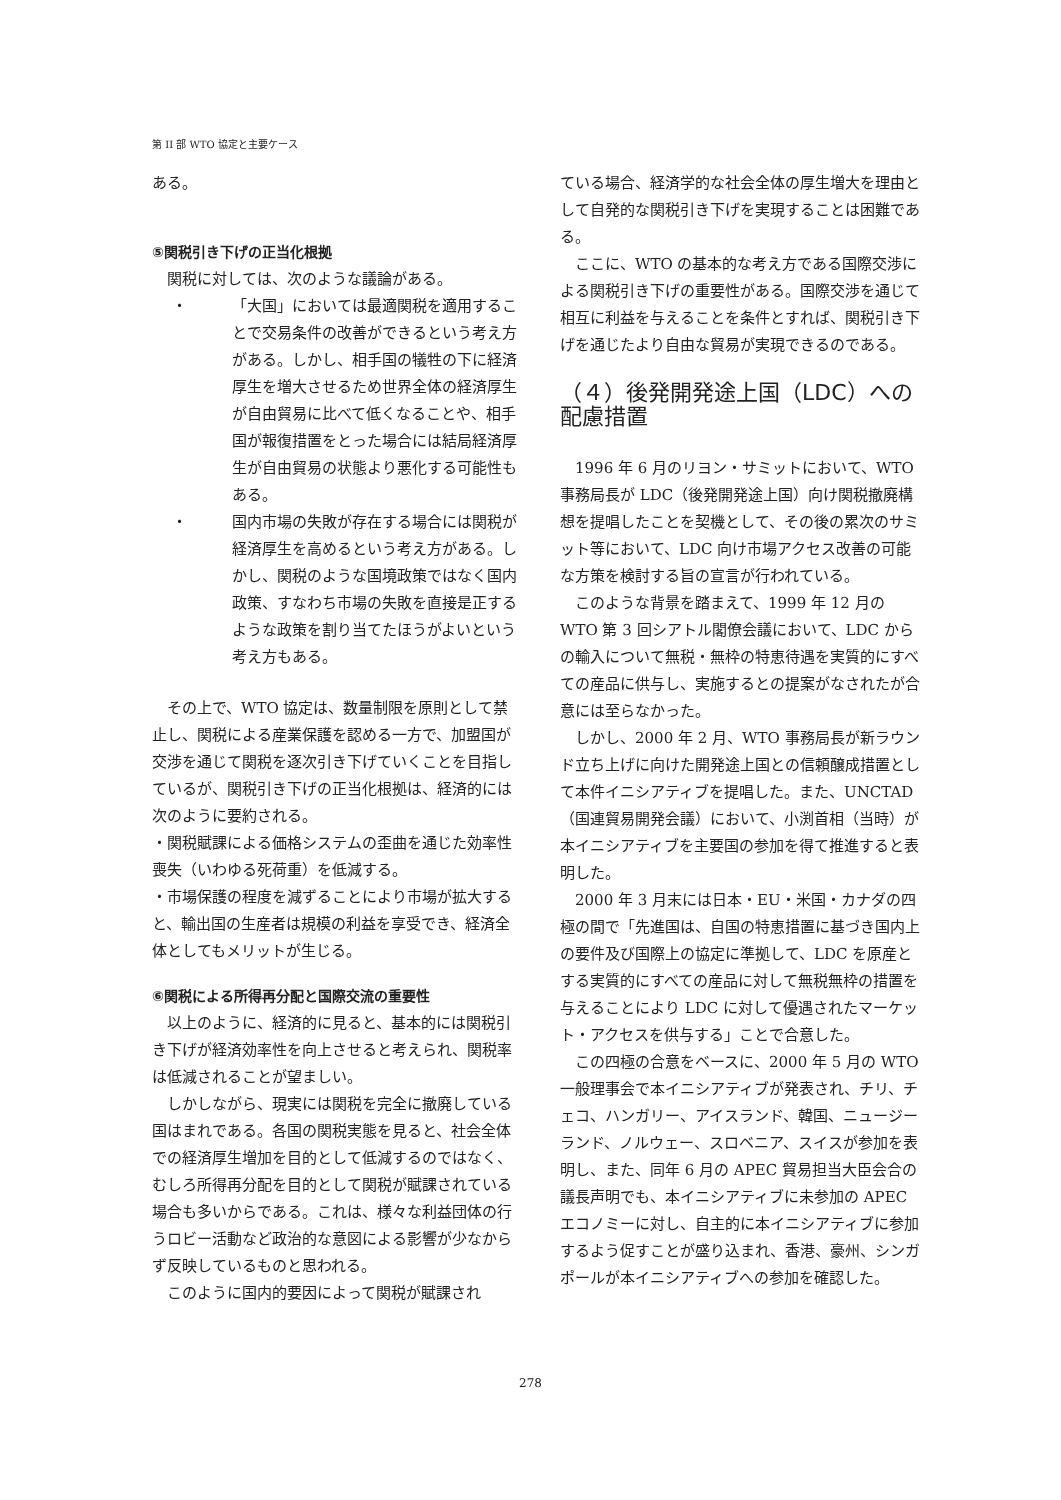第 II 部 WTO 協定と主要ケース
ある。
⑤関税引き下げの正当化根拠
関税に対しては、次のような議論がある。
・ 「大国」においては最適関税を適用することで交易条件の改善ができるという考え方がある。しかし、相手国の犠牲の下に経済厚生を増大させるため世界全体の経済厚生が自由貿易に比べて低くなることや、相手国が報復措置をとった場合には結局経済厚生が自由貿易の状態より悪化する可能性もある。
・ 国内市場の失敗が存在する場合には関税が経済厚生を高めるという考え方がある。しかし、関税のような国境政策ではなく国内政策、すなわち市場の失敗を直接是正するような政策を割り当てたほうがよいという考え方もある。
その上で、WTO 協定は、数量制限を原則として禁止し、関税による産業保護を認める一方で、加盟国が交渉を通じて関税を逐次引き下げていくことを目指しているが、関税引き下げの正当化根拠は、経済的には次のように要約される。
・関税賦課による価格システムの歪曲を通じた効率性喪失（いわゆる死荷重）を低減する。
・市場保護の程度を減ずることにより市場が拡大すると、輸出国の生産者は規模の利益を享受でき、経済全体としてもメリットが生じる。
⑥関税による所得再分配と国際交流の重要性
以上のように、経済的に見ると、基本的には関税引き下げが経済効率性を向上させると考えられ、関税率は低減されることが望ましい。
しかしながら、現実には関税を完全に撤廃している国はまれである。各国の関税実態を見ると、社会全体での経済厚生増加を目的として低減するのではなく、むしろ所得再分配を目的として関税が賦課されている場合も多いからである。これは、様々な利益団体の行うロビー活動など政治的な意図による影響が少なからず反映しているものと思われる。
このように国内的要因によって関税が賦課され
ている場合、経済学的な社会全体の厚生増大を理由として自発的な関税引き下げを実現することは困難である。
ここに、WTO の基本的な考え方である国際交渉による関税引き下げの重要性がある。国際交渉を通じて相互に利益を与えることを条件とすれば、関税引き下げを通じたより自由な貿易が実現できるのである。
（４）後発開発途上国（LDC）への配慮措置
1996 年 6 月のリヨン・サミットにおいて、WTO 事務局長が LDC（後発開発途上国）向け関税撤廃構想を提唱したことを契機として、その後の累次のサミット等において、LDC 向け市場アクセス改善の可能な方策を検討する旨の宣言が行われている。
このような背景を踏まえて、1999 年 12 月の WTO 第 3 回シアトル閣僚会議において、LDC からの輸入について無税・無枠の特恵待遇を実質的にすべての産品に供与し、実施するとの提案がなされたが合意には至らなかった。
しかし、2000 年 2 月、WTO 事務局長が新ラウンド立ち上げに向けた開発途上国との信頼醸成措置として本件イニシアティブを提唱した。また、UNCTAD（国連貿易開発会議）において、小渕首相（当時）が本イニシアティブを主要国の参加を得て推進すると表明した。
2000 年 3 月末には日本・EU・米国・カナダの四極の間で「先進国は、自国の特恵措置に基づき国内上の要件及び国際上の協定に準拠して、LDC を原産とする実質的にすべての産品に対して無税無枠の措置を与えることにより LDC に対して優遇されたマーケット・アクセスを供与する」ことで合意した。
この四極の合意をベースに、2000 年 5 月の WTO 一般理事会で本イニシアティブが発表され、チリ、チェコ、ハンガリー、アイスランド、韓国、ニュージーランド、ノルウェー、スロベニア、スイスが参加を表明し、また、同年 6 月の APEC 貿易担当大臣会合の議長声明でも、本イニシアティブに未参加の APEC エコノミーに対し、自主的に本イニシアティブに参加するよう促すことが盛り込まれ、香港、豪州、シンガポールが本イニシアティブへの参加を確認した。
278